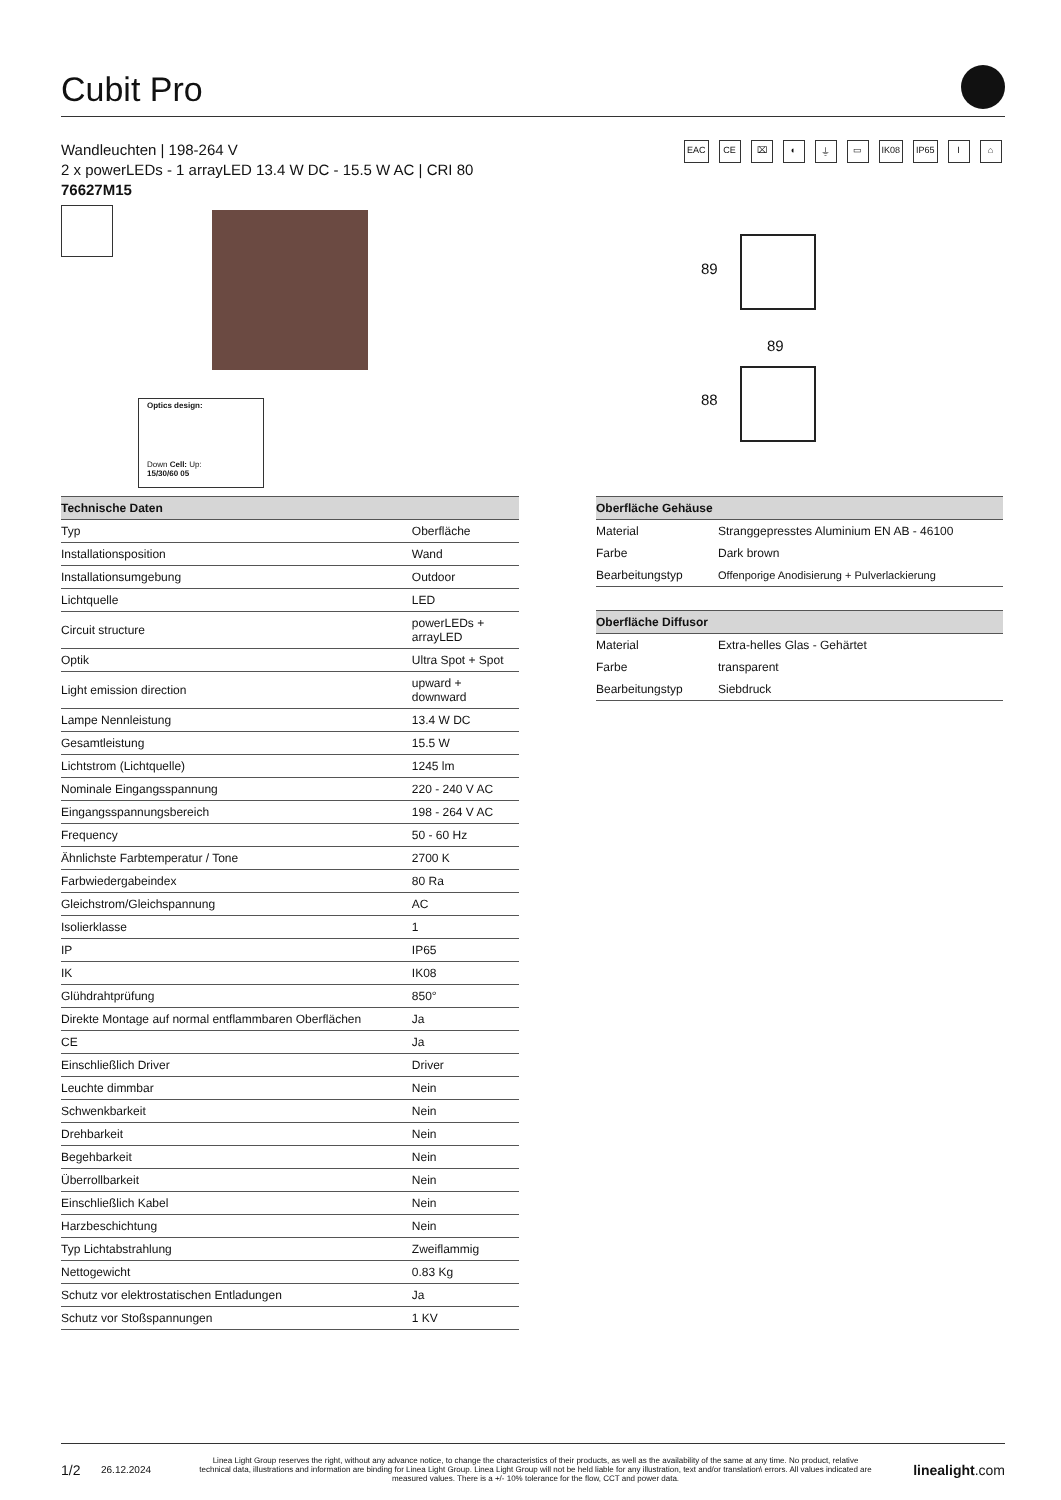Cubit Pro
Wandleuchten | 198-264 V
2 x powerLEDs - 1 arrayLED 13.4 W DC - 15.5 W AC | CRI 80
76627M15
EAC CE ⌧ ◐ ⏚ ▭ IK08 IP65 I ⌂
Optics design:
Down Cell: Up:
15/30/60 05
89
89
88
| Technische Daten | |
| --- | --- |
| Typ | Oberfläche |
| Installationsposition | Wand |
| Installationsumgebung | Outdoor |
| Lichtquelle | LED |
| Circuit structure | powerLEDs + arrayLED |
| Optik | Ultra Spot + Spot |
| Light emission direction | upward + downward |
| Lampe Nennleistung | 13.4 W DC |
| Gesamtleistung | 15.5 W |
| Lichtstrom (Lichtquelle) | 1245 lm |
| Nominale Eingangsspannung | 220 - 240 V AC |
| Eingangsspannungsbereich | 198 - 264 V AC |
| Frequency | 50 - 60 Hz |
| Ähnlichste Farbtemperatur / Tone | 2700 K |
| Farbwiedergabeindex | 80 Ra |
| Gleichstrom/Gleichspannung | AC |
| Isolierklasse | 1 |
| IP | IP65 |
| IK | IK08 |
| Glühdrahtprüfung | 850° |
| Direkte Montage auf normal entflammbaren Oberflächen | Ja |
| CE | Ja |
| Einschließlich Driver | Driver |
| Leuchte dimmbar | Nein |
| Schwenkbarkeit | Nein |
| Drehbarkeit | Nein |
| Begehbarkeit | Nein |
| Überrollbarkeit | Nein |
| Einschließlich Kabel | Nein |
| Harzbeschichtung | Nein |
| Typ Lichtabstrahlung | Zweiflammig |
| Nettogewicht | 0.83 Kg |
| Schutz vor elektrostatischen Entladungen | Ja |
| Schutz vor Stoßspannungen | 1 KV |
| Oberfläche Gehäuse | |
| --- | --- |
| Material | Stranggepresstes Aluminium EN AB - 46100 |
| Farbe | Dark brown |
| Bearbeitungstyp | Offenporige Anodisierung + Pulverlackierung |
| Oberfläche Diffusor | |
| --- | --- |
| Material | Extra-helles Glas - Gehärtet |
| Farbe | transparent |
| Bearbeitungstyp | Siebdruck |
1/2 26.12.2024 Linea Light Group reserves the right, without any advance notice, to change the characteristics of their products, as well as the availability of the same at any time. No product, relative technical data, illustrations and information are binding for Linea Light Group. Linea Light Group will not be held liable for any illustration, text and/or translation\ errors. All values indicated are measured values. There is a +/- 10% tolerance for the flow, CCT and power data. linealight.com